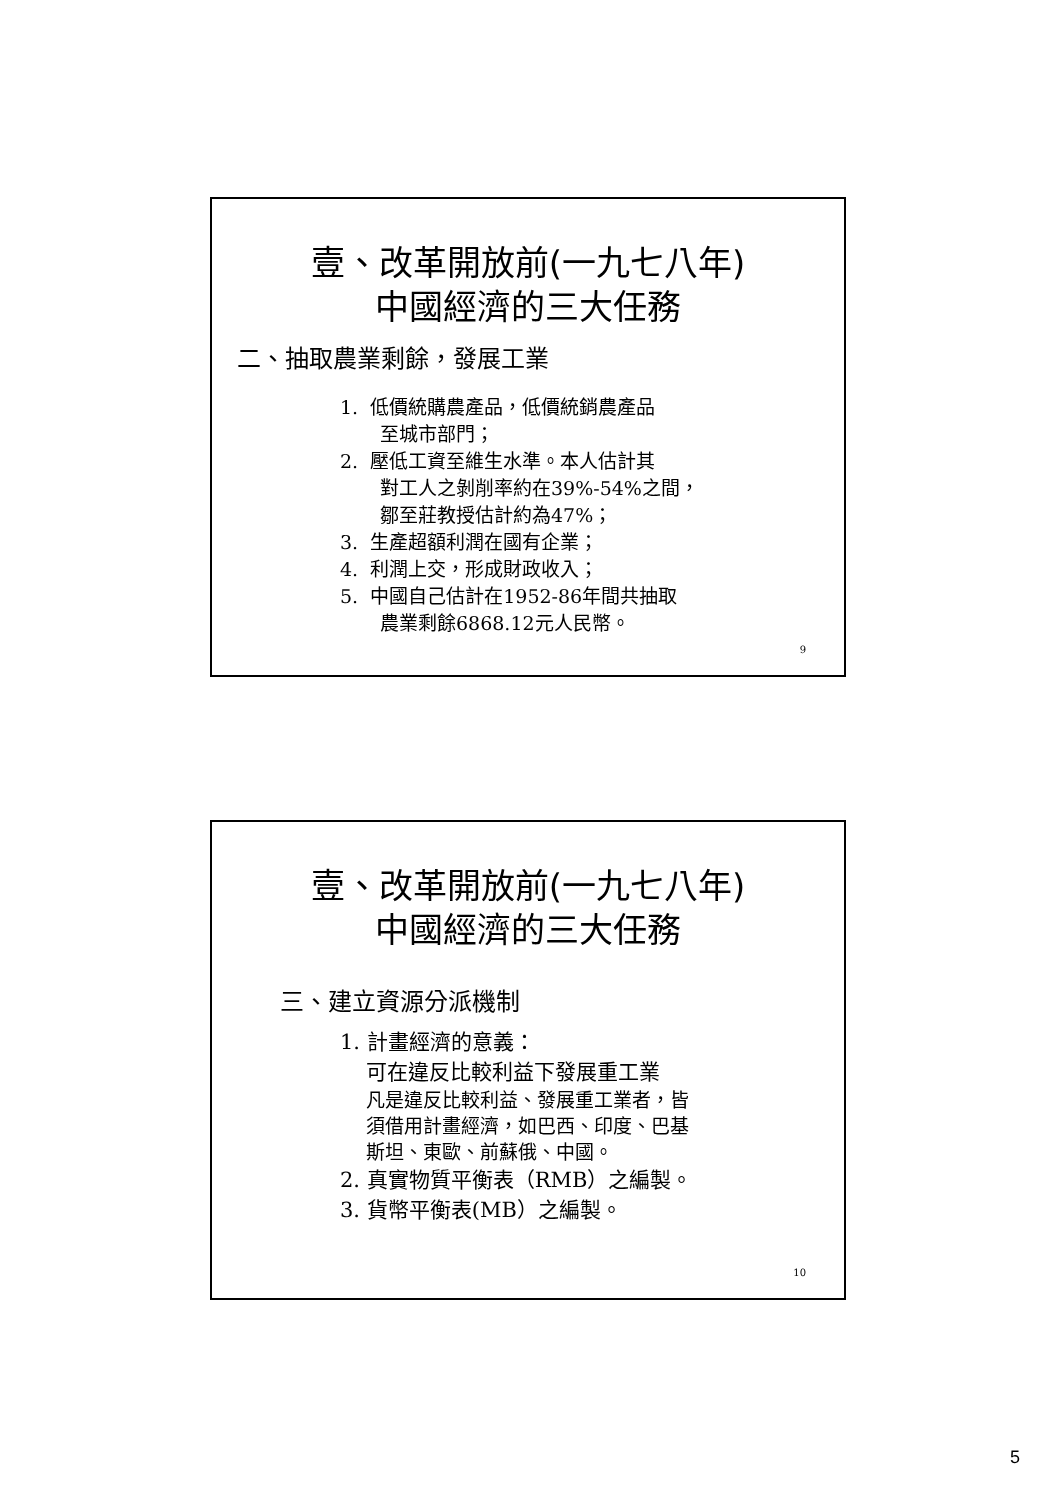壹、改革開放前(一九七八年)
中國經濟的三大任務
二、抽取農業剩餘，發展工業
1. 低價統購農產品，低價統銷農產品
至城市部門；
2. 壓低工資至維生水準。本人估計其
對工人之剝削率約在39%-54%之間，
鄒至莊教授估計約為47%；
3. 生產超額利潤在國有企業；
4. 利潤上交，形成財政收入；
5. 中國自己估計在1952-86年間共抽取
農業剩餘6868.12元人民幣。
9
壹、改革開放前(一九七八年)
中國經濟的三大任務
三、建立資源分派機制
1. 計畫經濟的意義：
可在違反比較利益下發展重工業
凡是違反比較利益、發展重工業者，皆
須借用計畫經濟，如巴西、印度、巴基
斯坦、東歐、前蘇俄、中國。
2. 真實物質平衡表（RMB）之編製。
3. 貨幣平衡表(MB）之編製。
10
5